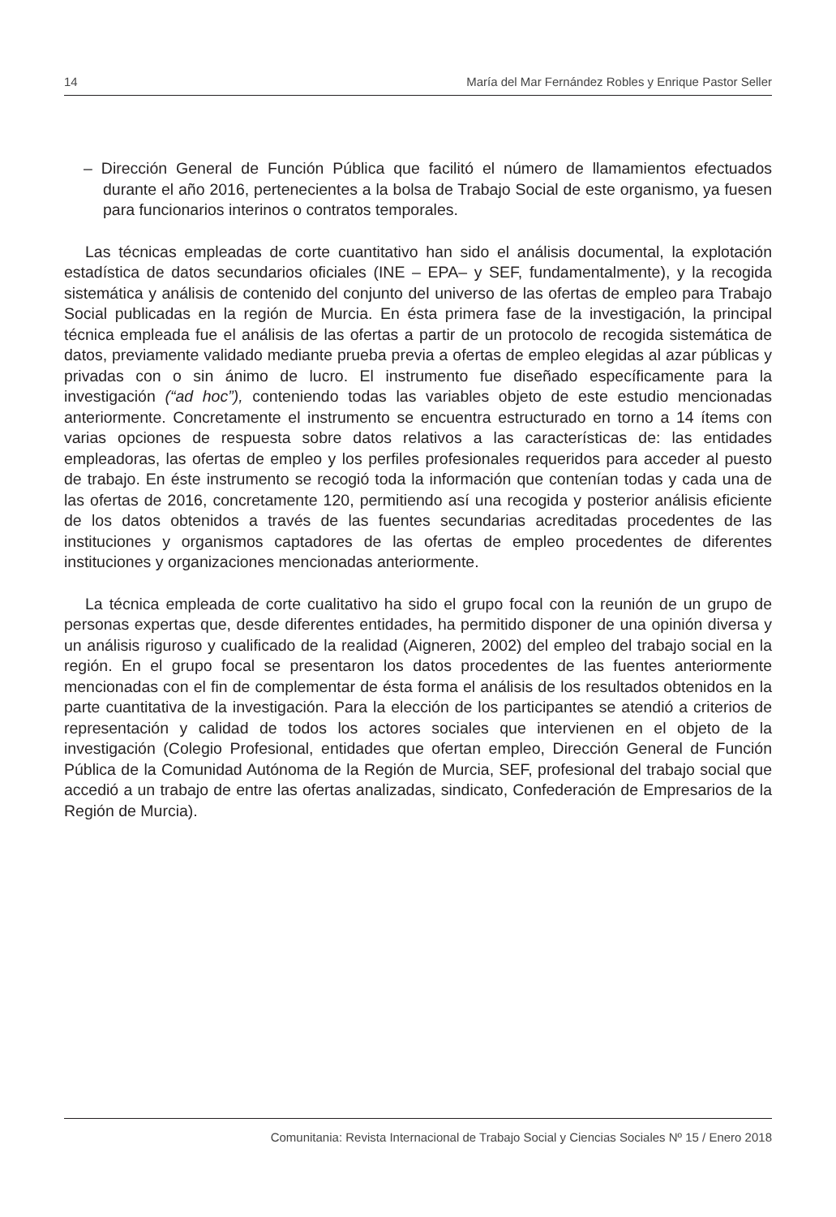14 María del Mar Fernández Robles y Enrique Pastor Seller
– Dirección General de Función Pública que facilitó el número de llamamientos efectuados durante el año 2016, pertenecientes a la bolsa de Trabajo Social de este organismo, ya fuesen para funcionarios interinos o contratos temporales.
Las técnicas empleadas de corte cuantitativo han sido el análisis documental, la explotación estadística de datos secundarios oficiales (INE – EPA– y SEF, fundamentalmente), y la recogida sistemática y análisis de contenido del conjunto del universo de las ofertas de empleo para Trabajo Social publicadas en la región de Murcia. En ésta primera fase de la investigación, la principal técnica empleada fue el análisis de las ofertas a partir de un protocolo de recogida sistemática de datos, previamente validado mediante prueba previa a ofertas de empleo elegidas al azar públicas y privadas con o sin ánimo de lucro. El instrumento fue diseñado específicamente para la investigación (“ad hoc”), conteniendo todas las variables objeto de este estudio mencionadas anteriormente. Concretamente el instrumento se encuentra estructurado en torno a 14 ítems con varias opciones de respuesta sobre datos relativos a las características de: las entidades empleadoras, las ofertas de empleo y los perfiles profesionales requeridos para acceder al puesto de trabajo. En éste instrumento se recogió toda la información que contenían todas y cada una de las ofertas de 2016, concretamente 120, permitiendo así una recogida y posterior análisis eficiente de los datos obtenidos a través de las fuentes secundarias acreditadas procedentes de las instituciones y organismos captadores de las ofertas de empleo procedentes de diferentes instituciones y organizaciones mencionadas anteriormente.
La técnica empleada de corte cualitativo ha sido el grupo focal con la reunión de un grupo de personas expertas que, desde diferentes entidades, ha permitido disponer de una opinión diversa y un análisis riguroso y cualificado de la realidad (Aigneren, 2002) del empleo del trabajo social en la región. En el grupo focal se presentaron los datos procedentes de las fuentes anteriormente mencionadas con el fin de complementar de ésta forma el análisis de los resultados obtenidos en la parte cuantitativa de la investigación. Para la elección de los participantes se atendió a criterios de representación y calidad de todos los actores sociales que intervienen en el objeto de la investigación (Colegio Profesional, entidades que ofertan empleo, Dirección General de Función Pública de la Comunidad Autónoma de la Región de Murcia, SEF, profesional del trabajo social que accedió a un trabajo de entre las ofertas analizadas, sindicato, Confederación de Empresarios de la Región de Murcia).
Comunitania: Revista Internacional de Trabajo Social y Ciencias Sociales Nº 15 / Enero 2018